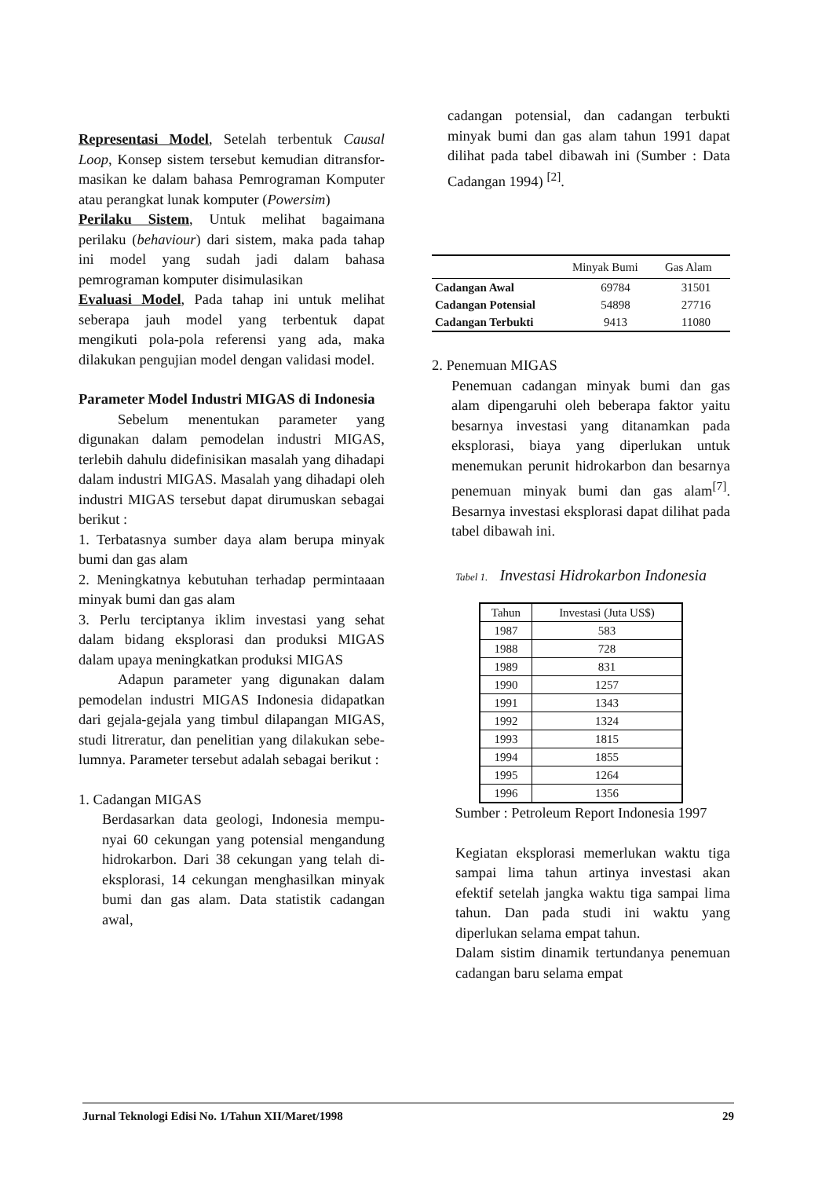Representasi Model, Setelah terbentuk Causal Loop, Konsep sistem tersebut kemudian ditransfor-masikan ke dalam bahasa Pemrograman Komputer atau perangkat lunak komputer (Powersim)
Perilaku Sistem, Untuk melihat bagaimana perilaku (behaviour) dari sistem, maka pada tahap ini model yang sudah jadi dalam bahasa pemrograman komputer disimulasikan
Evaluasi Model, Pada tahap ini untuk melihat seberapa jauh model yang terbentuk dapat mengikuti pola-pola referensi yang ada, maka dilakukan pengujian model dengan validasi model.
Parameter Model Industri MIGAS di Indonesia
Sebelum menentukan parameter yang digunakan dalam pemodelan industri MIGAS, terlebih dahulu didefinisikan masalah yang dihadapi dalam industri MIGAS. Masalah yang dihadapi oleh industri MIGAS tersebut dapat dirumuskan sebagai berikut :
1. Terbatasnya sumber daya alam berupa minyak bumi dan gas alam
2. Meningkatnya kebutuhan terhadap permintaaan minyak bumi dan gas alam
3. Perlu terciptanya iklim investasi yang sehat dalam bidang eksplorasi dan produksi MIGAS dalam upaya meningkatkan produksi MIGAS
Adapun parameter yang digunakan dalam pemodelan industri MIGAS Indonesia didapatkan dari gejala-gejala yang timbul dilapangan MIGAS, studi litreratur, dan penelitian yang dilakukan sebe-lumnya. Parameter tersebut adalah sebagai berikut :
1. Cadangan MIGAS
Berdasarkan data geologi, Indonesia mempu-nyai 60 cekungan yang potensial mengandung hidrokarbon. Dari 38 cekungan yang telah di-eksplorasi, 14 cekungan menghasilkan minyak bumi dan gas alam. Data statistik cadangan awal,
cadangan potensial, dan cadangan terbukti minyak bumi dan gas alam tahun 1991 dapat dilihat pada tabel dibawah ini (Sumber : Data Cadangan 1994) <sup>[2]</sup>.
| | Minyak Bumi | Gas Alam |
| --- | --- | --- |
| Cadangan Awal | 69784 | 31501 |
| Cadangan Potensial | 54898 | 27716 |
| Cadangan Terbukti | 9413 | 11080 |
2. Penemuan MIGAS
Penemuan cadangan minyak bumi dan gas alam dipengaruhi oleh beberapa faktor yaitu besarnya investasi yang ditanamkan pada eksplorasi, biaya yang diperlukan untuk menemukan perunit hidrokarbon dan besarnya penemuan minyak bumi dan gas alam<sup>[7]</sup>. Besarnya investasi eksplorasi dapat dilihat pada tabel dibawah ini.
Tabel 1. Investasi Hidrokarbon Indonesia
| Tahun | Investasi (Juta US$) |
| --- | --- |
| 1987 | 583 |
| 1988 | 728 |
| 1989 | 831 |
| 1990 | 1257 |
| 1991 | 1343 |
| 1992 | 1324 |
| 1993 | 1815 |
| 1994 | 1855 |
| 1995 | 1264 |
| 1996 | 1356 |
Sumber : Petroleum Report Indonesia 1997
Kegiatan eksplorasi memerlukan waktu tiga sampai lima tahun artinya investasi akan efektif setelah jangka waktu tiga sampai lima tahun. Dan pada studi ini waktu yang diperlukan selama empat tahun.
Dalam sistim dinamik tertundanya penemuan cadangan baru selama empat
Jurnal Teknologi Edisi No. 1/Tahun XII/Maret/1998 29